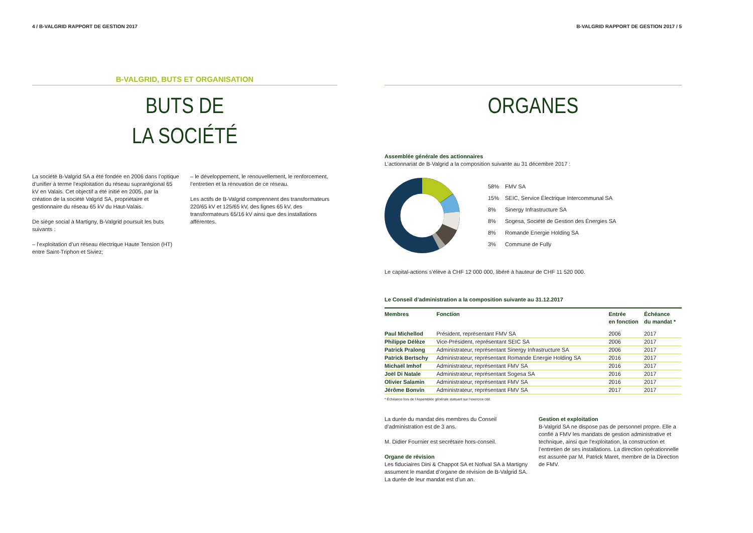4 / B-VALGRID RAPPORT DE GESTION 2017
B-VALGRID, BUTS ET ORGANISATION
BUTS DE
LA SOCIÉTÉ
La société B-Valgrid SA a été fondée en 2006 dans l’optique d’unifier à terme l’exploitation du réseau suprarégional 65 kV en Valais. Cet objectif a été initié en 2005, par la création de la société Valgrid SA, propriétaire et gestionnaire du réseau 65 kV du Haut-Valais.
De siège social à Martigny, B-Valgrid poursuit les buts suivants :
– l’exploitation d’un réseau électrique Haute Tension (HT) entre Saint-Triphon et Siviez;
– le développement, le renouvellement, le renforcement, l’entretien et la rénovation de ce réseau.
Les actifs de B-Valgrid comprennent des transformateurs 220/65 kV et 125/65 kV, des lignes 65 kV, des transformateurs 65/16 kV ainsi que des installations afférentes.
B-VALGRID RAPPORT DE GESTION 2017 / 5
ORGANES
Assemblée générale des actionnaires
L’actionnariat de B-Valgrid a la composition suivante au 31 décembre 2017 :
| 58% | FMV SA |
| 15% | SEIC, Service Électrique Intercommunal SA |
| 8% | Sinergy Infrastructure SA |
| 8% | Sogesa, Société de Gestion des Énergies SA |
| 8% | Romande Energie Holding SA |
| 3% | Commune de Fully |
Le capital-actions s’élève à CHF 12 000 000, libéré à hauteur de CHF 11 520 000.
Le Conseil d’administration a la composition suivante au 31.12.2017
| Membres | Fonction | Entrée en fonction | Échéance du mandat * |
| --- | --- | --- | --- |
| Paul Michellod | Président, représentant FMV SA | 2006 | 2017 |
| Philippe Délèze | Vice-Président, représentant SEIC SA | 2006 | 2017 |
| Patrick Pralong | Administrateur, représentant Sinergy Infrastructure SA | 2006 | 2017 |
| Patrick Bertschy | Administrateur, représentant Romande Energie Holding SA | 2016 | 2017 |
| Michaël Imhof | Administrateur, représentant FMV SA | 2016 | 2017 |
| Joël Di Natale | Administrateur, représentant Sogesa SA | 2016 | 2017 |
| Olivier Salamin | Administrateur, représentant FMV SA | 2016 | 2017 |
| Jérôme Bonvin | Administrateur, représentant FMV SA | 2017 | 2017 |
* Échéance lors de l’Assemblée générale statuant sur l’exercice cité.
La durée du mandat des membres du Conseil d’administration est de 3 ans.
M. Didier Fournier est secrétaire hors-conseil.
Organe de révision
Les fiduciaires Dini & Chappot SA et Nofival SA à Martigny assument le mandat d’organe de révision de B-Valgrid SA. La durée de leur mandat est d’un an.
Gestion et exploitation
B-Valgrid SA ne dispose pas de personnel propre. Elle a confié à FMV les mandats de gestion administrative et technique, ainsi que l’exploitation, la construction et l’entretien de ses installations. La direction opérationnelle est assurée par M. Patrick Maret, membre de la Direction de FMV.